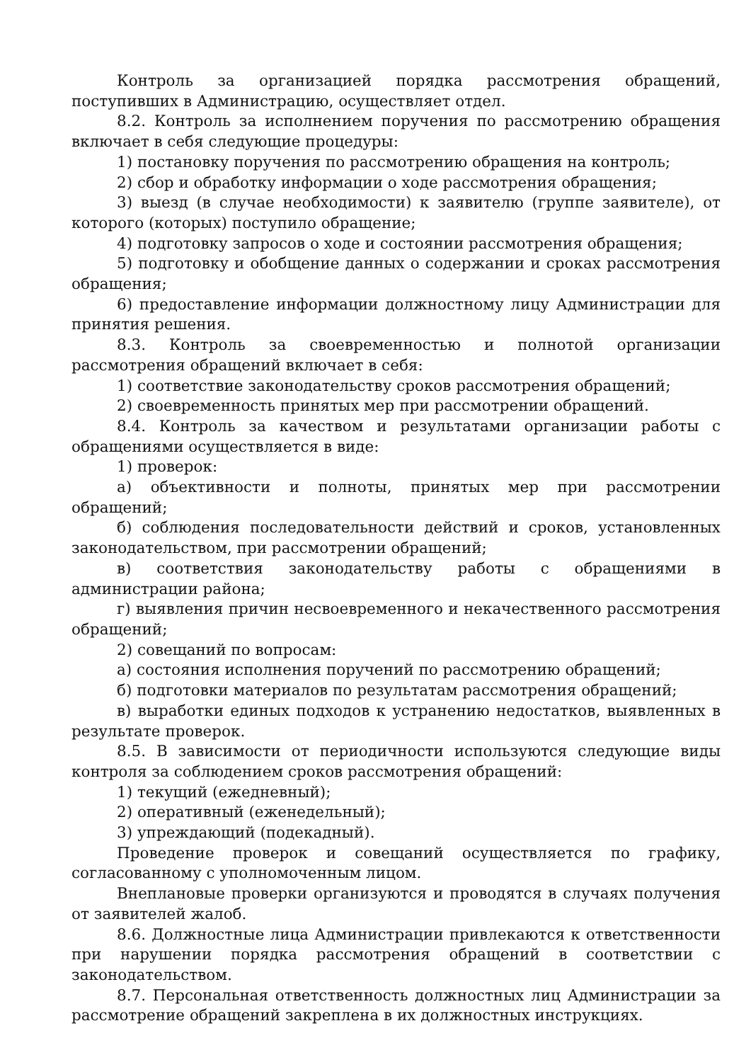Контроль за организацией порядка рассмотрения обращений, поступивших в Администрацию, осуществляет отдел.
8.2. Контроль за исполнением поручения по рассмотрению обращения включает в себя следующие процедуры:
1) постановку поручения по рассмотрению обращения на контроль;
2) сбор и обработку информации о ходе рассмотрения обращения;
3) выезд (в случае необходимости) к заявителю (группе заявителе), от которого (которых) поступило обращение;
4) подготовку запросов о ходе и состоянии рассмотрения обращения;
5) подготовку и обобщение данных о содержании и сроках рассмотрения обращения;
6) предоставление информации должностному лицу Администрации для принятия решения.
8.3. Контроль за своевременностью и полнотой организации рассмотрения обращений включает в себя:
1) соответствие законодательству сроков рассмотрения обращений;
2) своевременность принятых мер при рассмотрении обращений.
8.4. Контроль за качеством и результатами организации работы с обращениями осуществляется в виде:
1) проверок:
а) объективности и полноты, принятых мер при рассмотрении обращений;
б) соблюдения последовательности действий и сроков, установленных законодательством, при рассмотрении обращений;
в) соответствия законодательству работы с обращениями в администрации района;
г) выявления причин несвоевременного и некачественного рассмотрения обращений;
2) совещаний по вопросам:
а) состояния исполнения поручений по рассмотрению обращений;
б) подготовки материалов по результатам рассмотрения обращений;
в) выработки единых подходов к устранению недостатков, выявленных в результате проверок.
8.5. В зависимости от периодичности используются следующие виды контроля за соблюдением сроков рассмотрения обращений:
1) текущий (ежедневный);
2) оперативный (еженедельный);
3) упреждающий (подекадный).
Проведение проверок и совещаний осуществляется по графику, согласованному с уполномоченным лицом.
Внеплановые проверки организуются и проводятся в случаях получения от заявителей жалоб.
8.6. Должностные лица Администрации привлекаются к ответственности при нарушении порядка рассмотрения обращений в соответствии с законодательством.
8.7. Персональная ответственность должностных лиц Администрации за рассмотрение обращений закреплена в их должностных инструкциях.